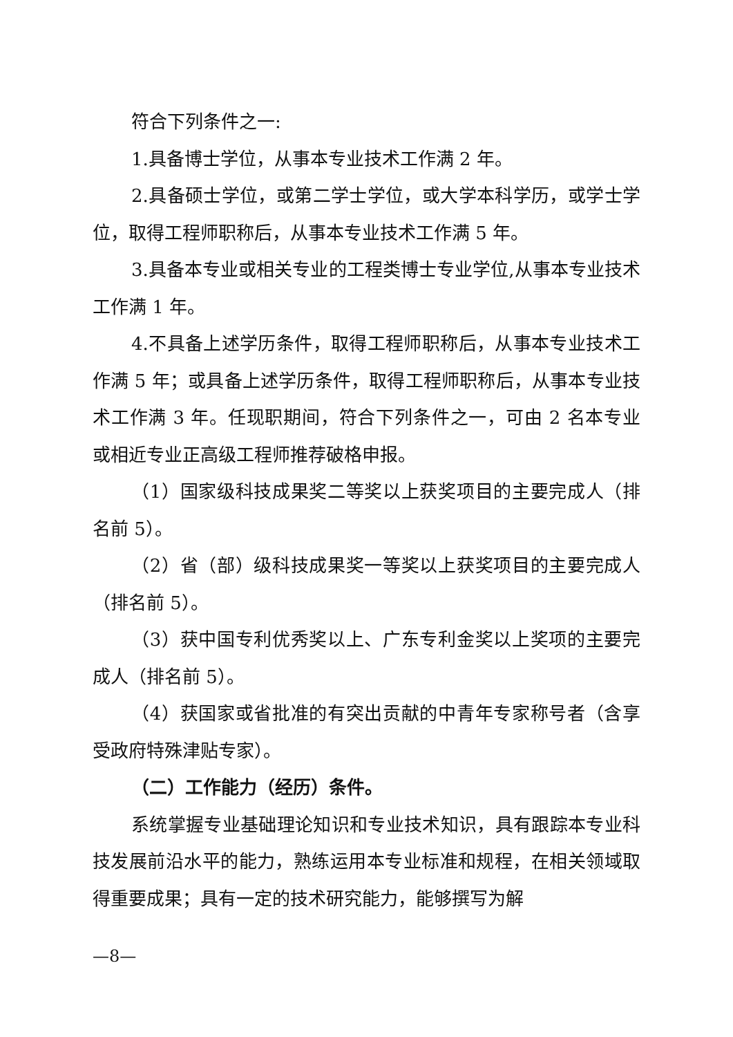符合下列条件之一:
1.具备博士学位，从事本专业技术工作满 2 年。
2.具备硕士学位，或第二学士学位，或大学本科学历，或学士学位，取得工程师职称后，从事本专业技术工作满 5 年。
3.具备本专业或相关专业的工程类博士专业学位,从事本专业技术工作满 1 年。
4.不具备上述学历条件，取得工程师职称后，从事本专业技术工作满 5 年；或具备上述学历条件，取得工程师职称后，从事本专业技术工作满 3 年。任现职期间，符合下列条件之一，可由 2 名本专业或相近专业正高级工程师推荐破格申报。
（1）国家级科技成果奖二等奖以上获奖项目的主要完成人（排名前 5）。
（2）省（部）级科技成果奖一等奖以上获奖项目的主要完成人（排名前 5）。
（3）获中国专利优秀奖以上、广东专利金奖以上奖项的主要完成人（排名前 5）。
（4）获国家或省批准的有突出贡献的中青年专家称号者（含享受政府特殊津贴专家）。
（二）工作能力（经历）条件。
系统掌握专业基础理论知识和专业技术知识，具有跟踪本专业科技发展前沿水平的能力，熟练运用本专业标准和规程，在相关领域取得重要成果；具有一定的技术研究能力，能够撰写为解
—8—